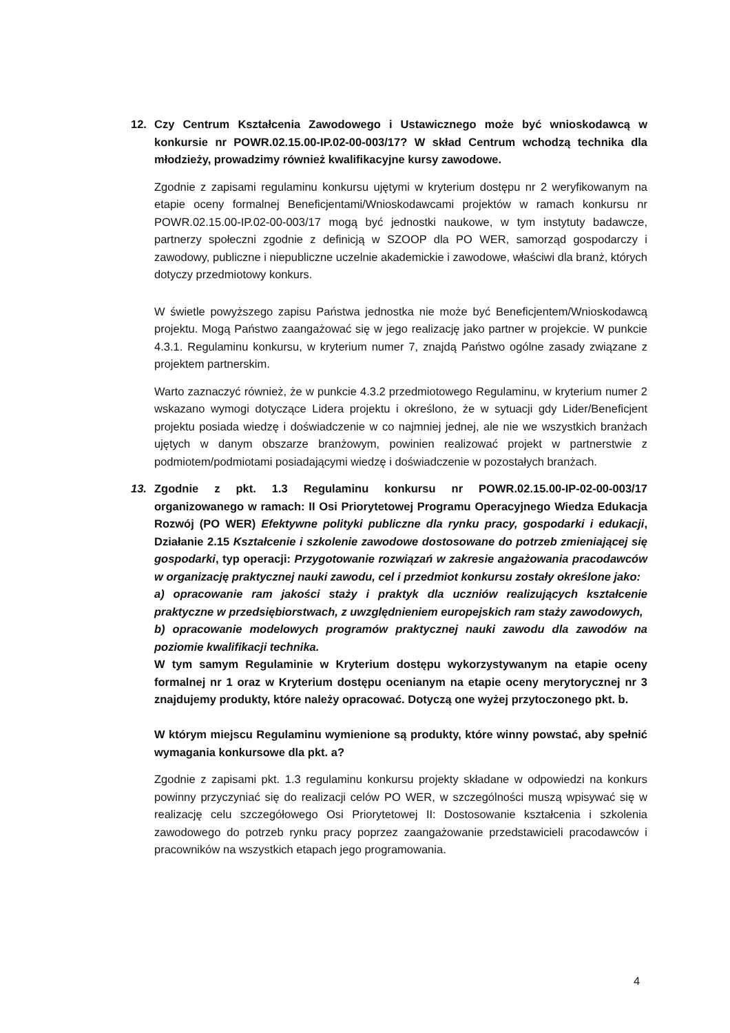12. Czy Centrum Kształcenia Zawodowego i Ustawicznego może być wnioskodawcą w konkursie nr POWR.02.15.00-IP.02-00-003/17? W skład Centrum wchodzą technika dla młodzieży, prowadzimy również kwalifikacyjne kursy zawodowe.
Zgodnie z zapisami regulaminu konkursu ujętymi w kryterium dostępu nr 2 weryfikowanym na etapie oceny formalnej Beneficjentami/Wnioskodawcami projektów w ramach konkursu nr POWR.02.15.00-IP.02-00-003/17 mogą być jednostki naukowe, w tym instytuty badawcze, partnerzy społeczni zgodnie z definicją w SZOOP dla PO WER, samorząd gospodarczy i zawodowy, publiczne i niepubliczne uczelnie akademickie i zawodowe, właściwi dla branż, których dotyczy przedmiotowy konkurs.
W świetle powyższego zapisu Państwa jednostka nie może być Beneficjentem/Wnioskodawcą projektu. Mogą Państwo zaangażować się w jego realizację jako partner w projekcie. W punkcie 4.3.1. Regulaminu konkursu, w kryterium numer 7, znajdą Państwo ogólne zasady związane z projektem partnerskim.
Warto zaznaczyć również, że w punkcie 4.3.2 przedmiotowego Regulaminu, w kryterium numer 2 wskazano wymogi dotyczące Lidera projektu i określono, że w sytuacji gdy Lider/Beneficjent projektu posiada wiedzę i doświadczenie w co najmniej jednej, ale nie we wszystkich branżach ujętych w danym obszarze branżowym, powinien realizować projekt w partnerstwie z podmiotem/podmiotami posiadającymi wiedzę i doświadczenie w pozostałych branżach.
13. Zgodnie z pkt. 1.3 Regulaminu konkursu nr POWR.02.15.00-IP-02-00-003/17 organizowanego w ramach: II Osi Priorytetowej Programu Operacyjnego Wiedza Edukacja Rozwój (PO WER) Efektywne polityki publiczne dla rynku pracy, gospodarki i edukacji, Działanie 2.15 Kształcenie i szkolenie zawodowe dostosowane do potrzeb zmieniającej się gospodarki, typ operacji: Przygotowanie rozwiązań w zakresie angażowania pracodawców w organizację praktycznej nauki zawodu, cel i przedmiot konkursu zostały określone jako:
a) opracowanie ram jakości staży i praktyk dla uczniów realizujących kształcenie praktyczne w przedsiębiorstwach, z uwzględnieniem europejskich ram staży zawodowych,
b) opracowanie modelowych programów praktycznej nauki zawodu dla zawodów na poziomie kwalifikacji technika.
W tym samym Regulaminie w Kryterium dostępu wykorzystywanym na etapie oceny formalnej nr 1 oraz w Kryterium dostępu ocenianym na etapie oceny merytorycznej nr 3 znajdujemy produkty, które należy opracować. Dotyczą one wyżej przytoczonego pkt. b.
W którym miejscu Regulaminu wymienione są produkty, które winny powstać, aby spełnić wymagania konkursowe dla pkt. a?
Zgodnie z zapisami pkt. 1.3 regulaminu konkursu projekty składane w odpowiedzi na konkurs powinny przyczyniać się do realizacji celów PO WER, w szczególności muszą wpisywać się w realizację celu szczegółowego Osi Priorytetowej II: Dostosowanie kształcenia i szkolenia zawodowego do potrzeb rynku pracy poprzez zaangażowanie przedstawicieli pracodawców i pracowników na wszystkich etapach jego programowania.
4